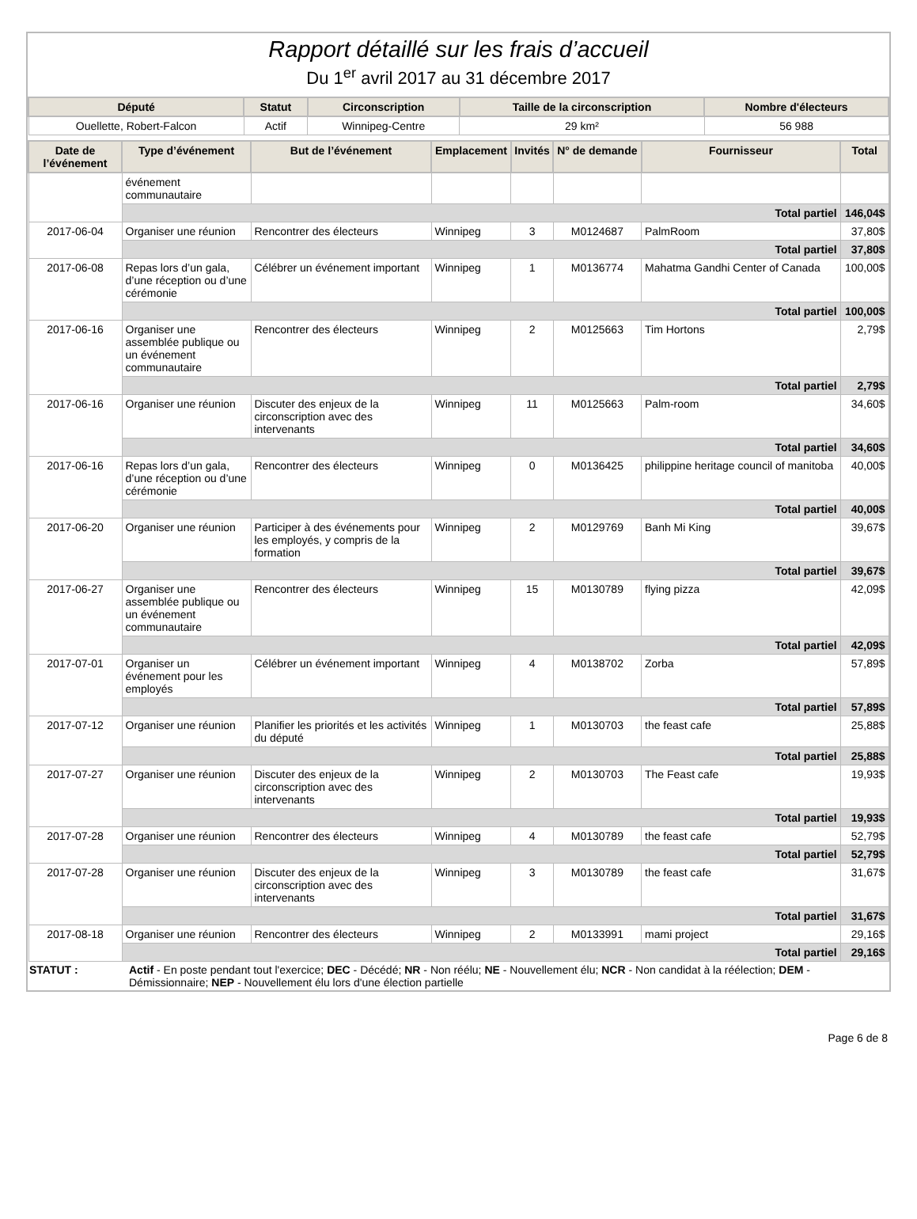Rapport détaillé sur les frais d’accueil
Du 1<sup>er</sup> avril 2017 au 31 décembre 2017
| Député | Statut | Circonscription | Taille de la circonscription | Nombre d'électeurs |
| --- | --- | --- | --- | --- |
| Ouellette, Robert-Falcon | Actif | Winnipeg-Centre | 29 km² | 56 988 |
| Date de l’événement | Type d’événement | But de l’événement | Emplacement | Invités | N° de demande | Fournisseur | Total |
| --- | --- | --- | --- | --- | --- | --- | --- |
| | événement communautaire | | | | | | |
| | Total partiel | | | | | | 146,04$ |
| 2017-06-04 | Organiser une réunion | Rencontrer des électeurs | Winnipeg | 3 | M0124687 | PalmRoom | 37,80$ |
| | Total partiel | | | | | | 37,80$ |
| 2017-06-08 | Repas lors d’un gala, d’une réception ou d’une cérémonie | Célébrer un événement important | Winnipeg | 1 | M0136774 | Mahatma Gandhi Center of Canada | 100,00$ |
| | Total partiel | | | | | | 100,00$ |
| 2017-06-16 | Organiser une assemblée publique ou un événement communautaire | Rencontrer des électeurs | Winnipeg | 2 | M0125663 | Tim Hortons | 2,79$ |
| | Total partiel | | | | | | 2,79$ |
| 2017-06-16 | Organiser une réunion | Discuter des enjeux de la circonscription avec des intervenants | Winnipeg | 11 | M0125663 | Palm-room | 34,60$ |
| | Total partiel | | | | | | 34,60$ |
| 2017-06-16 | Repas lors d’un gala, d’une réception ou d’une cérémonie | Rencontrer des électeurs | Winnipeg | 0 | M0136425 | philippine heritage council of manitoba | 40,00$ |
| | Total partiel | | | | | | 40,00$ |
| 2017-06-20 | Organiser une réunion | Participer à des événements pour les employés, y compris de la formation | Winnipeg | 2 | M0129769 | Banh Mi King | 39,67$ |
| | Total partiel | | | | | | 39,67$ |
| 2017-06-27 | Organiser une assemblée publique ou un événement communautaire | Rencontrer des électeurs | Winnipeg | 15 | M0130789 | flying pizza | 42,09$ |
| | Total partiel | | | | | | 42,09$ |
| 2017-07-01 | Organiser un événement pour les employés | Célébrer un événement important | Winnipeg | 4 | M0138702 | Zorba | 57,89$ |
| | Total partiel | | | | | | 57,89$ |
| 2017-07-12 | Organiser une réunion | Planifier les priorités et les activités du député | Winnipeg | 1 | M0130703 | the feast cafe | 25,88$ |
| | Total partiel | | | | | | 25,88$ |
| 2017-07-27 | Organiser une réunion | Discuter des enjeux de la circonscription avec des intervenants | Winnipeg | 2 | M0130703 | The Feast cafe | 19,93$ |
| | Total partiel | | | | | | 19,93$ |
| 2017-07-28 | Organiser une réunion | Rencontrer des électeurs | Winnipeg | 4 | M0130789 | the feast cafe | 52,79$ |
| | Total partiel | | | | | | 52,79$ |
| 2017-07-28 | Organiser une réunion | Discuter des enjeux de la circonscription avec des intervenants | Winnipeg | 3 | M0130789 | the feast cafe | 31,67$ |
| | Total partiel | | | | | | 31,67$ |
| 2017-08-18 | Organiser une réunion | Rencontrer des électeurs | Winnipeg | 2 | M0133991 | mami project | 29,16$ |
| | Total partiel | | | | | | 29,16$ |
STATUT : Actif - En poste pendant tout l'exercice; DEC - Décédé; NR - Non réélu; NE - Nouvellement élu; NCR - Non candidat à la réélection; DEM - Démissionnaire; NEP - Nouvellement élu lors d'une élection partielle
Page 6 de 8